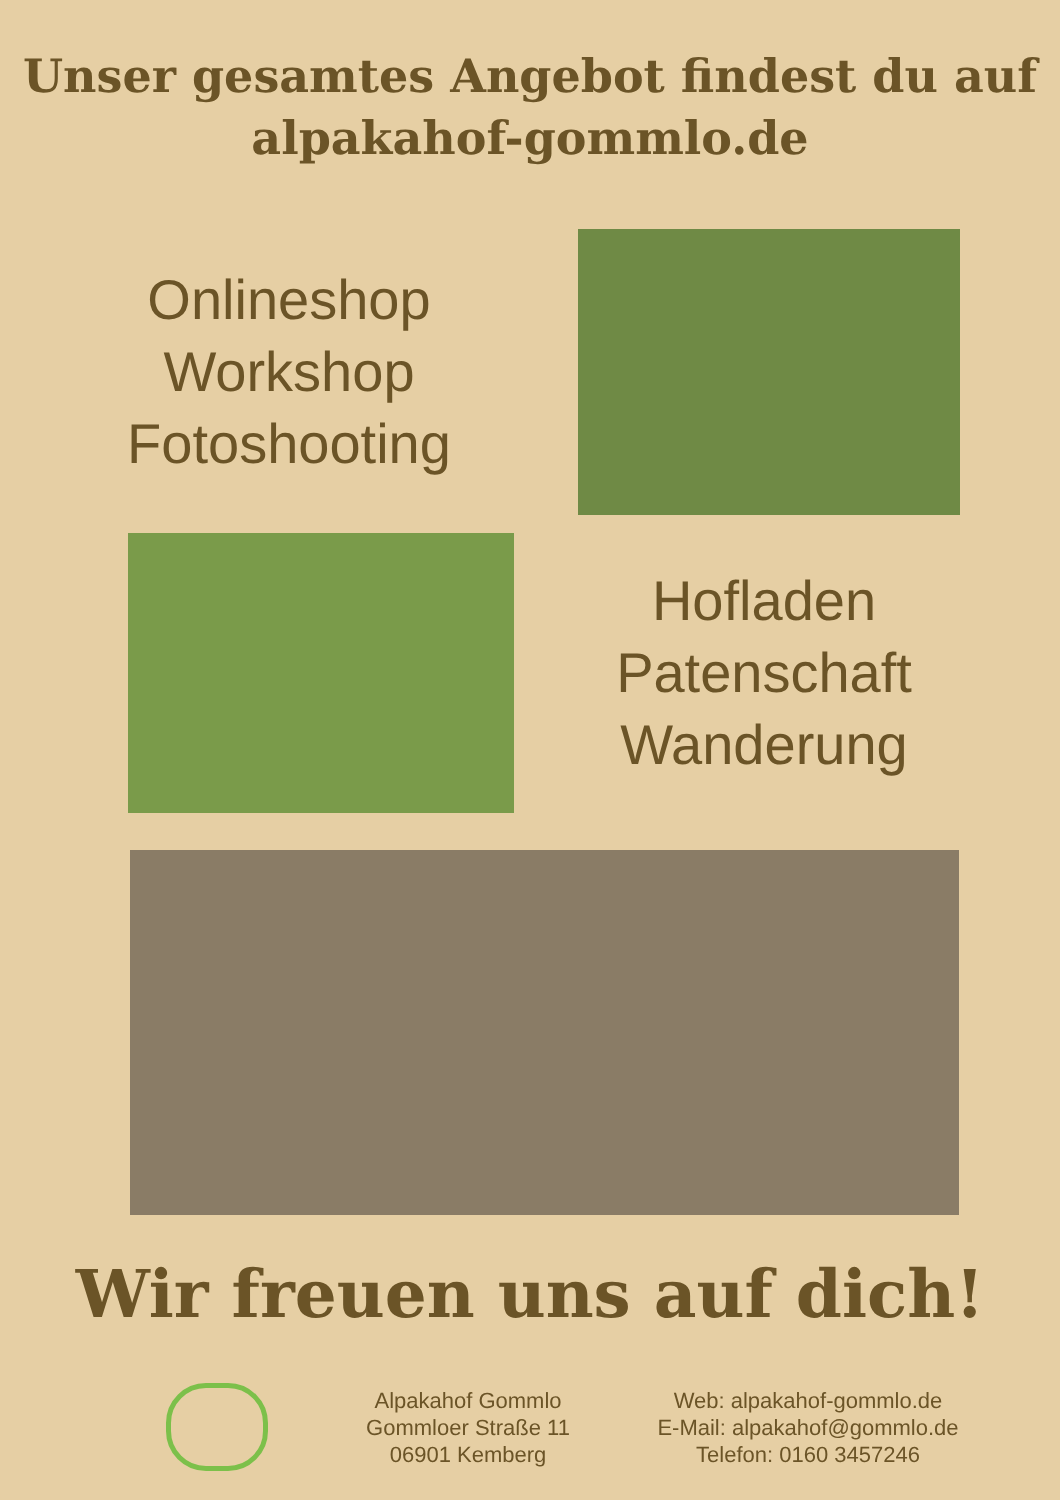Unser gesamtes Angebot findest du auf
alpakahof-gommlo.de
Onlineshop
Workshop
Fotoshooting
Hofladen
Patenschaft
Wanderung
Wir freuen uns auf dich!
Alpakahof Gommlo
Gommloer Straße 11
06901 Kemberg
Web: alpakahof-gommlo.de
E-Mail: alpakahof@gommlo.de
Telefon: 0160 3457246